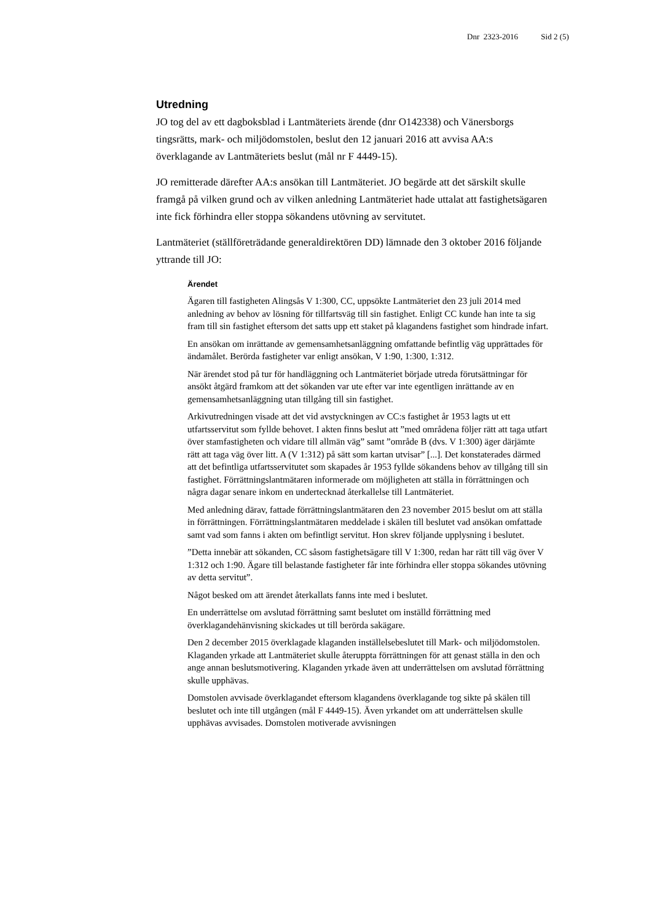Dnr 2323-2016 Sid 2 (5)
Utredning
JO tog del av ett dagboksblad i Lantmäteriets ärende (dnr O142338) och Vänersborgs tingsrätts, mark- och miljödomstolen, beslut den 12 januari 2016 att avvisa AA:s överklagande av Lantmäteriets beslut (mål nr F 4449-15).
JO remitterade därefter AA:s ansökan till Lantmäteriet. JO begärde att det särskilt skulle framgå på vilken grund och av vilken anledning Lantmäteriet hade uttalat att fastighetsägaren inte fick förhindra eller stoppa sökandens utövning av servitutet.
Lantmäteriet (ställföreträdande generaldirektören DD) lämnade den 3 oktober 2016 följande yttrande till JO:
Ärendet
Ägaren till fastigheten Alingsås V 1:300, CC, uppsökte Lantmäteriet den 23 juli 2014 med anledning av behov av lösning för tillfartsväg till sin fastighet. Enligt CC kunde han inte ta sig fram till sin fastighet eftersom det satts upp ett staket på klagandens fastighet som hindrade infart.
En ansökan om inrättande av gemensamhetsanläggning omfattande befintlig väg upprättades för ändamålet. Berörda fastigheter var enligt ansökan, V 1:90, 1:300, 1:312.
När ärendet stod på tur för handläggning och Lantmäteriet började utreda förutsättningar för ansökt åtgärd framkom att det sökanden var ute efter var inte egentligen inrättande av en gemensamhetsanläggning utan tillgång till sin fastighet.
Arkivutredningen visade att det vid avstyckningen av CC:s fastighet år 1953 lagts ut ett utfartsservitut som fyllde behovet. I akten finns beslut att ”med områdena följer rätt att taga utfart över stamfastigheten och vidare till allmän väg” samt ”område B (dvs. V 1:300) äger därjämte rätt att taga väg över litt. A (V 1:312) på sätt som kartan utvisar” [...]. Det konstaterades därmed att det befintliga utfartsservitutet som skapades år 1953 fyllde sökandens behov av tillgång till sin fastighet. Förrättningslantmätaren informerade om möjligheten att ställa in förrättningen och några dagar senare inkom en undertecknad återkallelse till Lantmäteriet.
Med anledning därav, fattade förrättningslantmätaren den 23 november 2015 beslut om att ställa in förrättningen. Förrättningslantmätaren meddelade i skälen till beslutet vad ansökan omfattade samt vad som fanns i akten om befintligt servitut. Hon skrev följande upplysning i beslutet.
”Detta innebär att sökanden, CC såsom fastighetsägare till V 1:300, redan har rätt till väg över V 1:312 och 1:90. Ägare till belastande fastigheter får inte förhindra eller stoppa sökandes utövning av detta servitut”.
Något besked om att ärendet återkallats fanns inte med i beslutet.
En underrättelse om avslutad förrättning samt beslutet om inställd förrättning med överklagandehänvisning skickades ut till berörda sakägare.
Den 2 december 2015 överklagade klaganden inställelsebeslutet till Mark- och miljödomstolen. Klaganden yrkade att Lantmäteriet skulle återuppta förrättningen för att genast ställa in den och ange annan beslutsmotivering. Klaganden yrkade även att underrättelsen om avslutad förrättning skulle upphävas.
Domstolen avvisade överklagandet eftersom klagandens överklagande tog sikte på skälen till beslutet och inte till utgången (mål F 4449-15). Även yrkandet om att underrättelsen skulle upphävas avvisades. Domstolen motiverade avvisningen